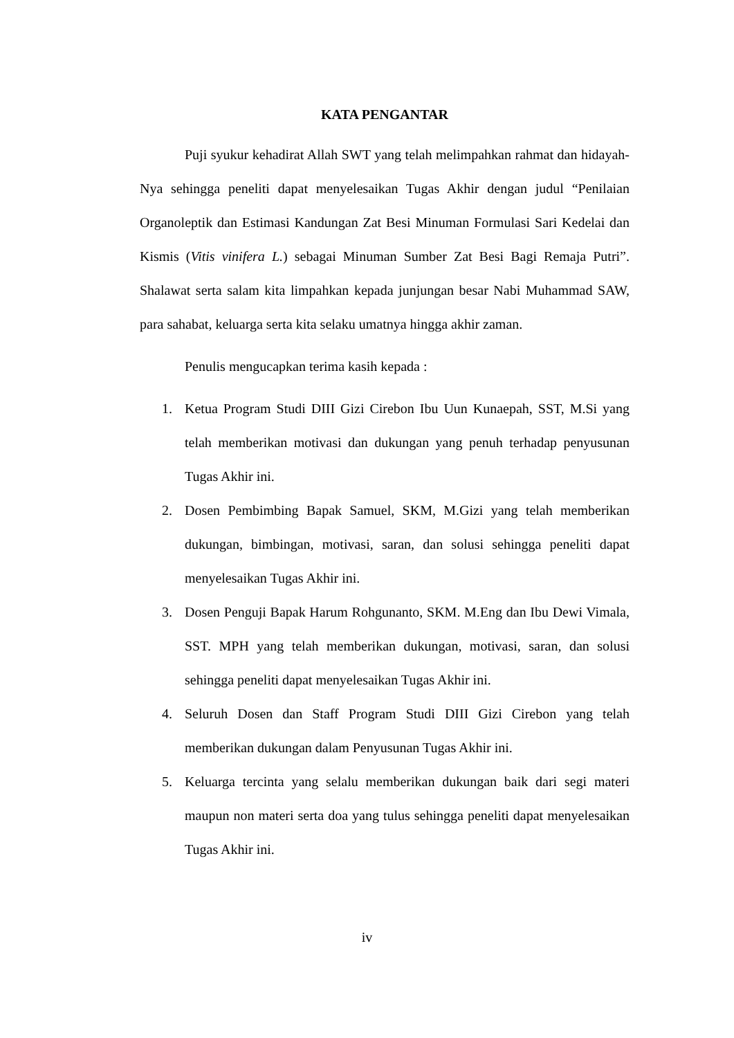KATA PENGANTAR
Puji syukur kehadirat Allah SWT yang telah melimpahkan rahmat dan hidayah-Nya sehingga peneliti dapat menyelesaikan Tugas Akhir dengan judul “Penilaian Organoleptik dan Estimasi Kandungan Zat Besi Minuman Formulasi Sari Kedelai dan Kismis (Vitis vinifera L.) sebagai Minuman Sumber Zat Besi Bagi Remaja Putri”. Shalawat serta salam kita limpahkan kepada junjungan besar Nabi Muhammad SAW, para sahabat, keluarga serta kita selaku umatnya hingga akhir zaman.
Penulis mengucapkan terima kasih kepada :
1. Ketua Program Studi DIII Gizi Cirebon Ibu Uun Kunaepah, SST, M.Si yang telah memberikan motivasi dan dukungan yang penuh terhadap penyusunan Tugas Akhir ini.
2. Dosen Pembimbing Bapak Samuel, SKM, M.Gizi yang telah memberikan dukungan, bimbingan, motivasi, saran, dan solusi sehingga peneliti dapat menyelesaikan Tugas Akhir ini.
3. Dosen Penguji Bapak Harum Rohgunanto, SKM. M.Eng dan Ibu Dewi Vimala, SST. MPH yang telah memberikan dukungan, motivasi, saran, dan solusi sehingga peneliti dapat menyelesaikan Tugas Akhir ini.
4. Seluruh Dosen dan Staff Program Studi DIII Gizi Cirebon yang telah memberikan dukungan dalam Penyusunan Tugas Akhir ini.
5. Keluarga tercinta yang selalu memberikan dukungan baik dari segi materi maupun non materi serta doa yang tulus sehingga peneliti dapat menyelesaikan Tugas Akhir ini.
iv